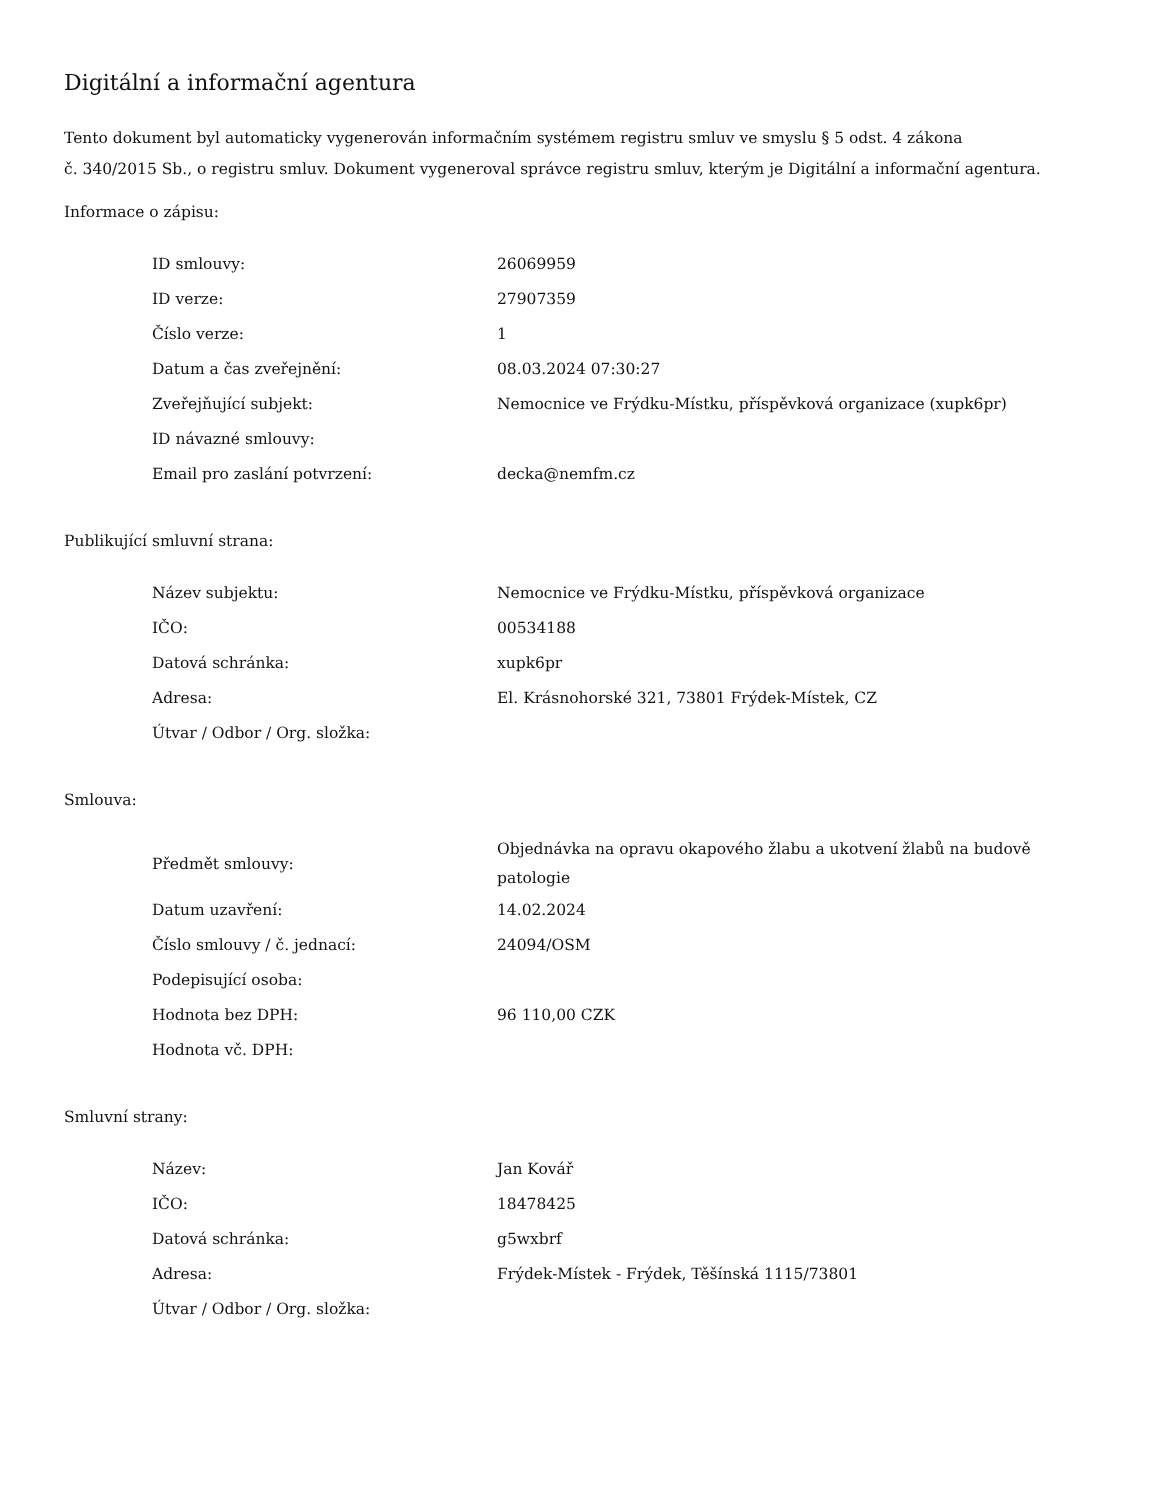Digitální a informační agentura
Tento dokument byl automaticky vygenerován informačním systémem registru smluv ve smyslu § 5 odst. 4 zákona
č. 340/2015 Sb., o registru smluv. Dokument vygeneroval správce registru smluv, kterým je Digitální a informační agentura.
Informace o zápisu:
| ID smlouvy: | 26069959 |
| ID verze: | 27907359 |
| Číslo verze: | 1 |
| Datum a čas zveřejnění: | 08.03.2024 07:30:27 |
| Zveřejňující subjekt: | Nemocnice ve Frýdku-Místku, příspěvková organizace (xupk6pr) |
| ID návazné smlouvy: | |
| Email pro zaslání potvrzení: | decka@nemfm.cz |
Publikující smluvní strana:
| Název subjektu: | Nemocnice ve Frýdku-Místku, příspěvková organizace |
| IČO: | 00534188 |
| Datová schránka: | xupk6pr |
| Adresa: | El. Krásnohorské 321, 73801 Frýdek-Místek, CZ |
| Útvar / Odbor / Org. složka: | |
Smlouva:
| Předmět smlouvy: | Objednávka na opravu okapového žlabu a ukotvení žlabů na budově patologie |
| Datum uzavření: | 14.02.2024 |
| Číslo smlouvy / č. jednací: | 24094/OSM |
| Podepisující osoba: | |
| Hodnota bez DPH: | 96 110,00 CZK |
| Hodnota vč. DPH: | |
Smluvní strany:
| Název: | Jan Kovář |
| IČO: | 18478425 |
| Datová schránka: | g5wxbrf |
| Adresa: | Frýdek-Místek - Frýdek, Těšínská 1115/73801 |
| Útvar / Odbor / Org. složka: | |